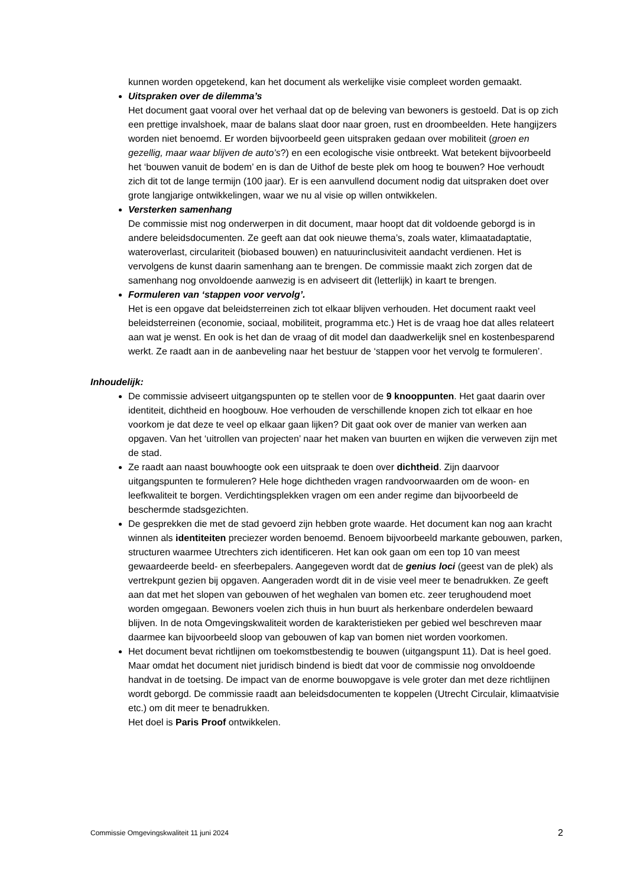kunnen worden opgetekend, kan het document als werkelijke visie compleet worden gemaakt.
Uitspraken over de dilemma’s
Het document gaat vooral over het verhaal dat op de beleving van bewoners is gestoeld. Dat is op zich een prettige invalshoek, maar de balans slaat door naar groen, rust en droombeelden. Hete hangijzers worden niet benoemd. Er worden bijvoorbeeld geen uitspraken gedaan over mobiliteit (groen en gezellig, maar waar blijven de auto’s?) en een ecologische visie ontbreekt. Wat betekent bijvoorbeeld het ‘bouwen vanuit de bodem’ en is dan de Uithof de beste plek om hoog te bouwen? Hoe verhoudt zich dit tot de lange termijn (100 jaar). Er is een aanvullend document nodig dat uitspraken doet over grote langjarige ontwikkelingen, waar we nu al visie op willen ontwikkelen.
Versterken samenhang
De commissie mist nog onderwerpen in dit document, maar hoopt dat dit voldoende geborgd is in andere beleidsdocumenten. Ze geeft aan dat ook nieuwe thema’s, zoals water, klimaatadaptatie, wateroverlast, circulariteit (biobased bouwen) en natuurinclusiviteit aandacht verdienen. Het is vervolgens de kunst daarin samenhang aan te brengen. De commissie maakt zich zorgen dat de samenhang nog onvoldoende aanwezig is en adviseert dit (letterlijk) in kaart te brengen.
Formuleren van ‘stappen voor vervolg’.
Het is een opgave dat beleidsterreinen zich tot elkaar blijven verhouden. Het document raakt veel beleidsterreinen (economie, sociaal, mobiliteit, programma etc.) Het is de vraag hoe dat alles relateert aan wat je wenst. En ook is het dan de vraag of dit model dan daadwerkelijk snel en kostenbesparend werkt. Ze raadt aan in de aanbeveling naar het bestuur de ‘stappen voor het vervolg te formuleren’.
Inhoudelijk:
De commissie adviseert uitgangspunten op te stellen voor de 9 knooppunten. Het gaat daarin over identiteit, dichtheid en hoogbouw. Hoe verhouden de verschillende knopen zich tot elkaar en hoe voorkom je dat deze te veel op elkaar gaan lijken? Dit gaat ook over de manier van werken aan opgaven. Van het ‘uitrollen van projecten’ naar het maken van buurten en wijken die verweven zijn met de stad.
Ze raadt aan naast bouwhoogte ook een uitspraak te doen over dichtheid. Zijn daarvoor uitgangspunten te formuleren? Hele hoge dichtheden vragen randvoorwaarden om de woon- en leefkwaliteit te borgen. Verdichtingsplekken vragen om een ander regime dan bijvoorbeeld de beschermde stadsgezichten.
De gesprekken die met de stad gevoerd zijn hebben grote waarde. Het document kan nog aan kracht winnen als identiteiten preciezer worden benoemd. Benoem bijvoorbeeld markante gebouwen, parken, structuren waarmee Utrechters zich identificeren. Het kan ook gaan om een top 10 van meest gewaardeerde beeld- en sfeerbepalers. Aangegeven wordt dat de genius loci (geest van de plek) als vertrekpunt gezien bij opgaven. Aangeraden wordt dit in de visie veel meer te benadrukken. Ze geeft aan dat met het slopen van gebouwen of het weghalen van bomen etc. zeer terughoudend moet worden omgegaan. Bewoners voelen zich thuis in hun buurt als herkenbare onderdelen bewaard blijven. In de nota Omgevingskwaliteit worden de karakteristieken per gebied wel beschreven maar daarmee kan bijvoorbeeld sloop van gebouwen of kap van bomen niet worden voorkomen.
Het document bevat richtlijnen om toekomstbestendig te bouwen (uitgangspunt 11). Dat is heel goed. Maar omdat het document niet juridisch bindend is biedt dat voor de commissie nog onvoldoende handvat in de toetsing. De impact van de enorme bouwopgave is vele groter dan met deze richtlijnen wordt geborgd. De commissie raadt aan beleidsdocumenten te koppelen (Utrecht Circulair, klimaatvisie etc.) om dit meer te benadrukken.
Het doel is Paris Proof ontwikkelen.
Commissie Omgevingskwaliteit 11 juni 2024 2